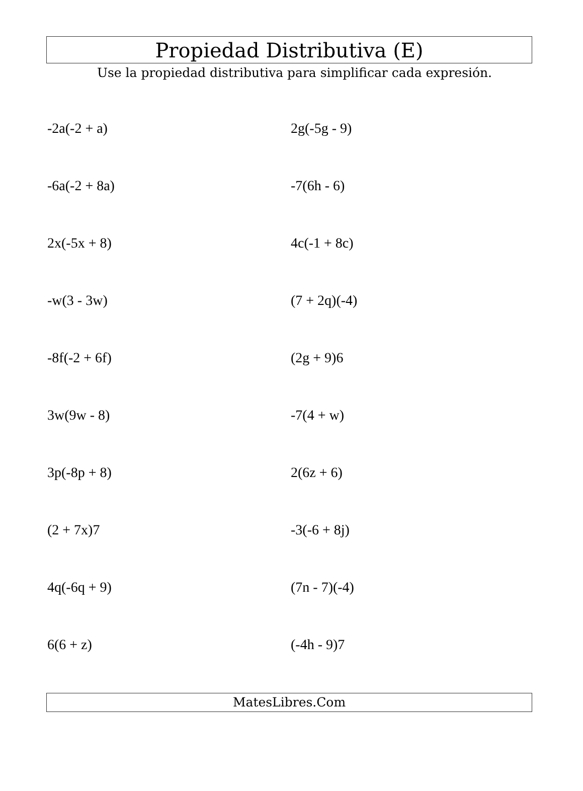Propiedad Distributiva (E)
Use la propiedad distributiva para simplificar cada expresión.
-2a(-2 + a)
2g(-5g - 9)
-6a(-2 + 8a)
-7(6h - 6)
2x(-5x + 8)
4c(-1 + 8c)
-w(3 - 3w)
(7 + 2q)(-4)
-8f(-2 + 6f)
(2g + 9)6
3w(9w - 8)
-7(4 + w)
3p(-8p + 8)
2(6z + 6)
(2 + 7x)7
-3(-6 + 8j)
4q(-6q + 9)
(7n - 7)(-4)
6(6 + z)
(-4h - 9)7
MatesLibres.Com